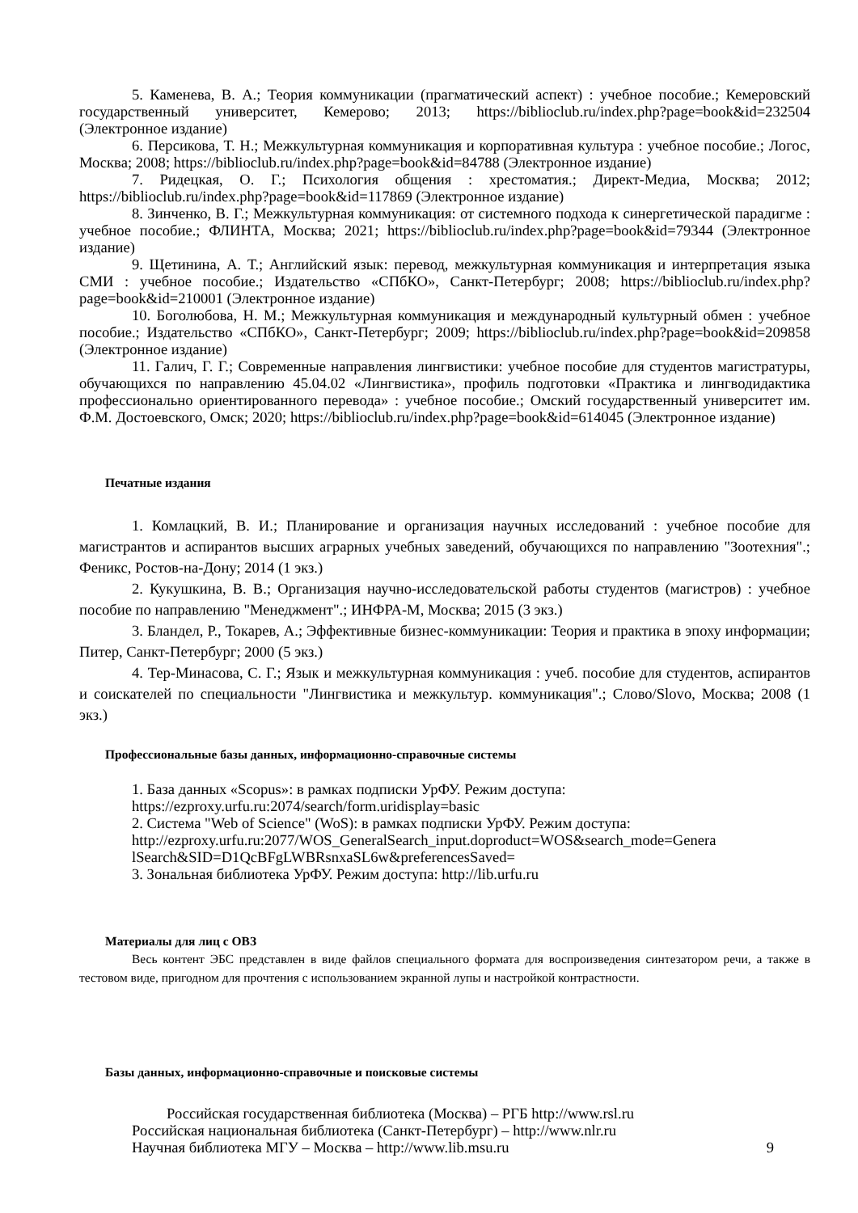5. Каменева, В. А.; Теория коммуникации (прагматический аспект) : учебное пособие.; Кемеровский государственный университет, Кемерово; 2013; https://biblioclub.ru/index.php?page=book&id=232504 (Электронное издание)
6. Персикова, Т. Н.; Межкультурная коммуникация и корпоративная культура : учебное пособие.; Логос, Москва; 2008; https://biblioclub.ru/index.php?page=book&id=84788 (Электронное издание)
7. Ридецкая, О. Г.; Психология общения : хрестоматия.; Директ-Медиа, Москва; 2012; https://biblioclub.ru/index.php?page=book&id=117869 (Электронное издание)
8. Зинченко, В. Г.; Межкультурная коммуникация: от системного подхода к синергетической парадигме : учебное пособие.; ФЛИНТА, Москва; 2021; https://biblioclub.ru/index.php?page=book&id=79344 (Электронное издание)
9. Щетинина, А. Т.; Английский язык: перевод, межкультурная коммуникация и интерпретация языка СМИ : учебное пособие.; Издательство «СПбКО», Санкт-Петербург; 2008; https://biblioclub.ru/index.php?page=book&id=210001 (Электронное издание)
10. Боголюбова, Н. М.; Межкультурная коммуникация и международный культурный обмен : учебное пособие.; Издательство «СПбКО», Санкт-Петербург; 2009; https://biblioclub.ru/index.php?page=book&id=209858 (Электронное издание)
11. Галич, Г. Г.; Современные направления лингвистики: учебное пособие для студентов магистратуры, обучающихся по направлению 45.04.02 «Лингвистика», профиль подготовки «Практика и лингводидактика профессионально ориентированного перевода» : учебное пособие.; Омский государственный университет им. Ф.М. Достоевского, Омск; 2020; https://biblioclub.ru/index.php?page=book&id=614045 (Электронное издание)
Печатные издания
1. Комлацкий, В. И.; Планирование и организация научных исследований : учебное пособие для магистрантов и аспирантов высших аграрных учебных заведений, обучающихся по направлению "Зоотехния".; Феникс, Ростов-на-Дону; 2014 (1 экз.)
2. Кукушкина, В. В.; Организация научно-исследовательской работы студентов (магистров) : учебное пособие по направлению "Менеджмент".; ИНФРА-М, Москва; 2015 (3 экз.)
3. Бландел, Р., Токарев, А.; Эффективные бизнес-коммуникации: Теория и практика в эпоху информации; Питер, Санкт-Петербург; 2000 (5 экз.)
4. Тер-Минасова, С. Г.; Язык и межкультурная коммуникация : учеб. пособие для студентов, аспирантов и соискателей по специальности "Лингвистика и межкультур. коммуникация".; Слово/Slovo, Москва; 2008 (1 экз.)
Профессиональные базы данных, информационно-справочные системы
1. База данных «Scopus»: в рамках подписки УрФУ. Режим доступа:
https://ezproxy.urfu.ru:2074/search/form.uridisplay=basic
2. Система "Web of Science" (WoS): в рамках подписки УрФУ. Режим доступа:
http://ezproxy.urfu.ru:2077/WOS_GeneralSearch_input.doproduct=WOS&search_mode=Genera lSearch&SID=D1QcBFgLWBRsnxaSL6w&preferencesSaved=
3. Зональная библиотека УрФУ. Режим доступа: http://lib.urfu.ru
Материалы для лиц с ОВЗ
Весь контент ЭБС представлен в виде файлов специального формата для воспроизведения синтезатором речи, а также в тестовом виде, пригодном для прочтения с использованием экранной лупы и настройкой контрастности.
Базы данных, информационно-справочные и поисковые системы
Российская государственная библиотека (Москва) – РГБ http://www.rsl.ru
Российская национальная библиотека (Санкт-Петербург) – http://www.nlr.ru
Научная библиотека МГУ – Москва – http://www.lib.msu.ru 9